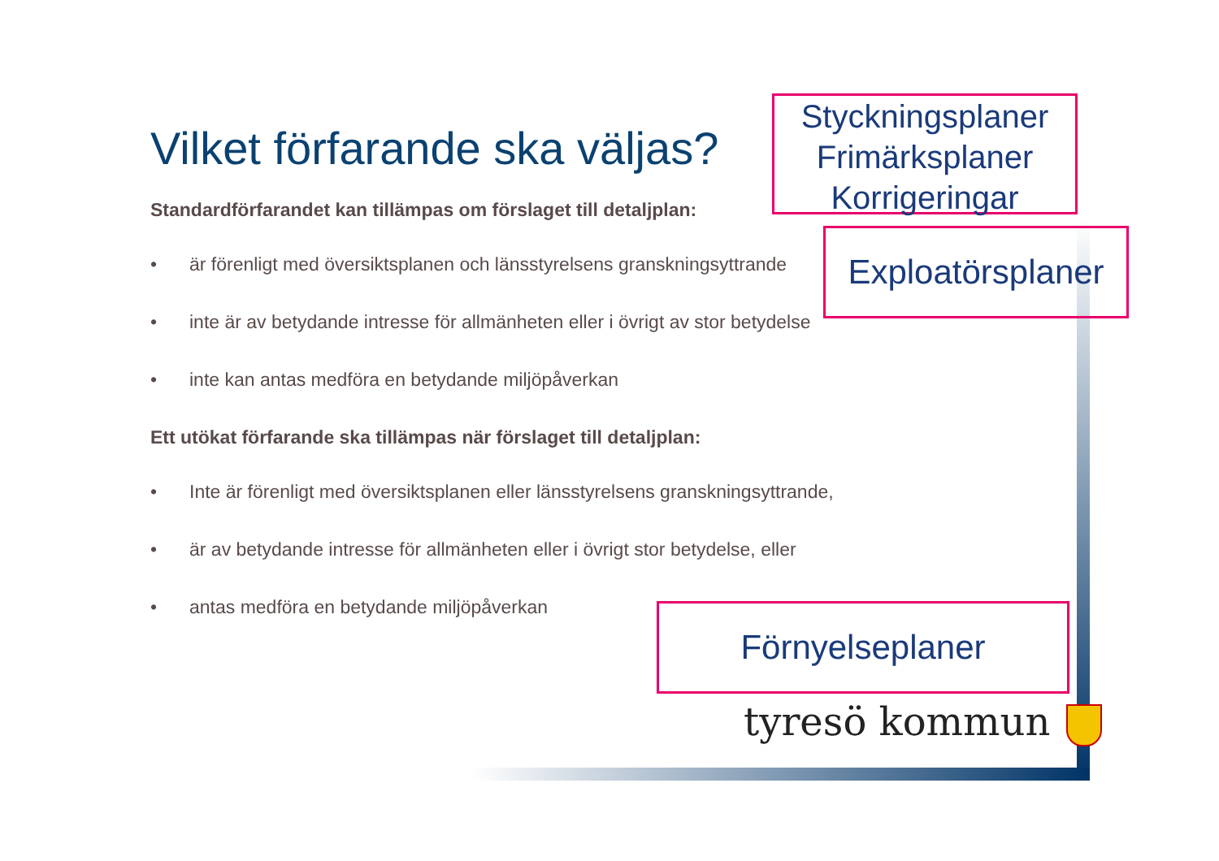Vilket förfarande ska väljas?
Standardförfarandet kan tillämpas om förslaget till detaljplan:
• är förenligt med översiktsplanen och länsstyrelsens granskningsyttrande
• inte är av betydande intresse för allmänheten eller i övrigt av stor betydelse
• inte kan antas medföra en betydande miljöpåverkan
Ett utökat förfarande ska tillämpas när förslaget till detaljplan:
• Inte är förenligt med översiktsplanen eller länsstyrelsens granskningsyttrande,
• är av betydande intresse för allmänheten eller i övrigt stor betydelse, eller
• antas medföra en betydande miljöpåverkan
Styckningsplaner
Frimärksplaner
Korrigeringar
Exploatörsplaner
Förnyelseplaner
tyresö kommun